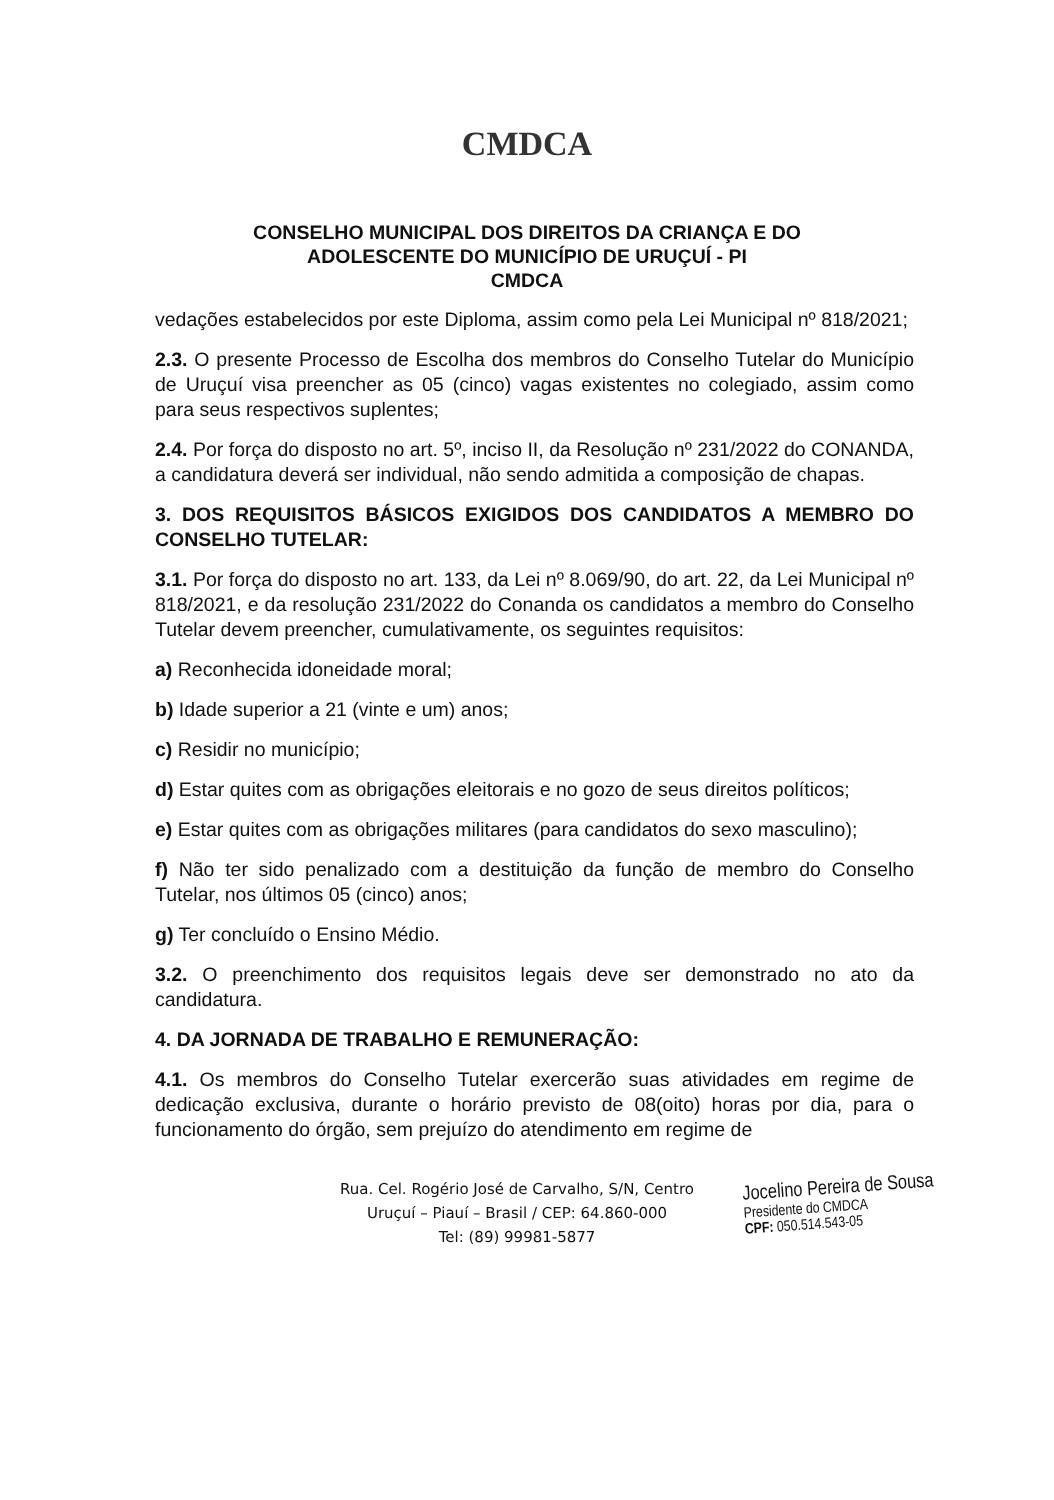CMDCA
CONSELHO MUNICIPAL DOS DIREITOS DA CRIANÇA E DO
ADOLESCENTE DO MUNICÍPIO DE URUÇUÍ - PI
CMDCA
vedações estabelecidos por este Diploma, assim como pela Lei Municipal nº 818/2021;
2.3. O presente Processo de Escolha dos membros do Conselho Tutelar do Município de Uruçuí visa preencher as 05 (cinco) vagas existentes no colegiado, assim como para seus respectivos suplentes;
2.4. Por força do disposto no art. 5º, inciso II, da Resolução nº 231/2022 do CONANDA, a candidatura deverá ser individual, não sendo admitida a composição de chapas.
3. DOS REQUISITOS BÁSICOS EXIGIDOS DOS CANDIDATOS A MEMBRO DO CONSELHO TUTELAR:
3.1. Por força do disposto no art. 133, da Lei nº 8.069/90, do art. 22, da Lei Municipal nº 818/2021, e da resolução 231/2022 do Conanda os candidatos a membro do Conselho Tutelar devem preencher, cumulativamente, os seguintes requisitos:
a) Reconhecida idoneidade moral;
b) Idade superior a 21 (vinte e um) anos;
c) Residir no município;
d) Estar quites com as obrigações eleitorais e no gozo de seus direitos políticos;
e) Estar quites com as obrigações militares (para candidatos do sexo masculino);
f) Não ter sido penalizado com a destituição da função de membro do Conselho Tutelar, nos últimos 05 (cinco) anos;
g) Ter concluído o Ensino Médio.
3.2. O preenchimento dos requisitos legais deve ser demonstrado no ato da candidatura.
4. DA JORNADA DE TRABALHO E REMUNERAÇÃO:
4.1. Os membros do Conselho Tutelar exercerão suas atividades em regime de dedicação exclusiva, durante o horário previsto de 08(oito) horas por dia, para o funcionamento do órgão, sem prejuízo do atendimento em regime de
Rua. Cel. Rogério José de Carvalho, S/N, Centro
Uruçuí – Piauí – Brasil / CEP: 64.860-000
Tel: (89) 99981-5877
Jocelino Pereira de Sousa
Presidente do CMDCA
CPF: 050.514.543-05